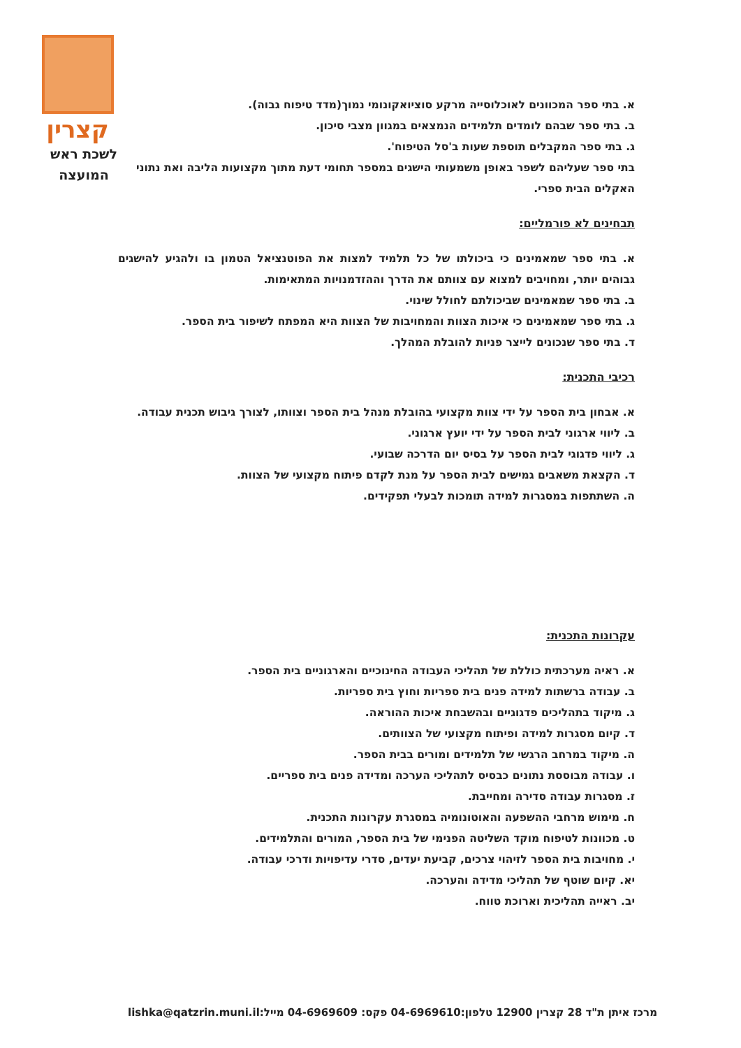קצרין
לשכת ראש
המועצה
א. בתי ספר המכוונים לאוכלוסייה מרקע סוציואקונומי נמוך(מדד טיפוח גבוה).
ב. בתי ספר שבהם לומדים תלמידים הנמצאים במגוון מצבי סיכון.
ג. בתי ספר המקבלים תוספת שעות ב'סל הטיפוח'.
בתי ספר שעליהם לשפר באופן משמעותי הישגים במספר תחומי דעת מתוך מקצועות הליבה ואת נתוני האקלים הבית ספרי.
תבחינים לא פורמליים:
א. בתי ספר שמאמינים כי ביכולתו של כל תלמיד למצות את הפוטנציאל הטמון בו ולהגיע להישגים גבוהים יותר, ומחויבים למצוא עם צוותם את הדרך וההזדמנויות המתאימות.
ב. בתי ספר שמאמינים שביכולתם לחולל שינוי.
ג. בתי ספר שמאמינים כי איכות הצוות והמחויבות של הצוות היא המפתח לשיפור בית הספר.
ד. בתי ספר שנכונים לייצר פניות להובלת המהלך.
רכיבי התכנית:
א. אבחון בית הספר על ידי צוות מקצועי בהובלת מנהל בית הספר וצוותו, לצורך גיבוש תכנית עבודה.
ב. ליווי ארגוני לבית הספר על ידי יועץ ארגוני.
ג. ליווי פדגוגי לבית הספר על בסיס יום הדרכה שבועי.
ד. הקצאת משאבים גמישים לבית הספר על מנת לקדם פיתוח מקצועי של הצוות.
ה. השתתפות במסגרות למידה תומכות לבעלי תפקידים.
עקרונות התכנית:
א. ראיה מערכתית כוללת של תהליכי העבודה החינוכיים והארגוניים בית הספר.
ב. עבודה ברשתות למידה פנים בית ספריות וחוץ בית ספריות.
ג. מיקוד בתהליכים פדגוגיים ובהשבחת איכות ההוראה.
ד. קיום מסגרות למידה ופיתוח מקצועי של הצוותים.
ה. מיקוד במרחב הרגשי של תלמידים ומורים בבית הספר.
ו. עבודה מבוססת נתונים כבסיס לתהליכי הערכה ומדידה פנים בית ספריים.
ז. מסגרות עבודה סדירה ומחייבת.
ח. מימוש מרחבי ההשפעה והאוטונומיה במסגרת עקרונות התכנית.
ט. מכוונות לטיפוח מוקד השליטה הפנימי של בית הספר, המורים והתלמידים.
י. מחויבות בית הספר לזיהוי צרכים, קביעת יעדים, סדרי עדיפויות ודרכי עבודה.
יא. קיום שוטף של תהליכי מדידה והערכה.
יב. ראייה תהליכית וארוכת טווח.
מרכז איתן ת"ד 28 קצרין 12900 טלפון:04-6969610 פקס: 04-6969609 מייל:lishka@qatzrin.muni.il